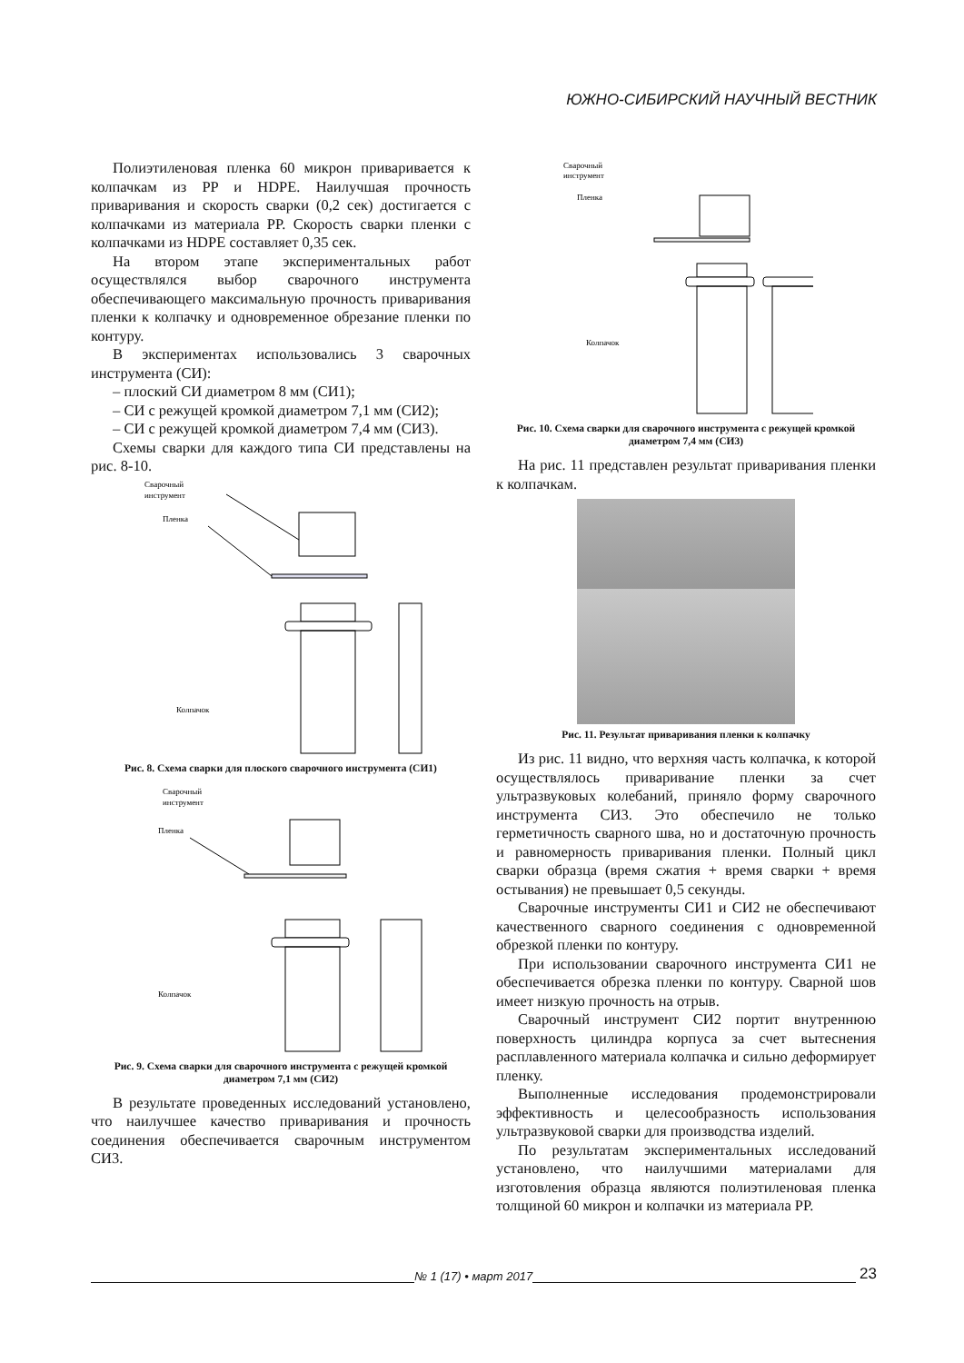ЮЖНО-СИБИРСКИЙ НАУЧНЫЙ ВЕСТНИК
Полиэтиленовая пленка 60 микрон приваривается к колпачкам из PP и HDPE. Наилучшая прочность приваривания и скорость сварки (0,2 сек) достигается с колпачками из материала PP. Скорость сварки пленки с колпачками из HDPE составляет 0,35 сек.
На втором этапе экспериментальных работ осуществлялся выбор сварочного инструмента обеспечивающего максимальную прочность приваривания пленки к колпачку и одновременное обрезание пленки по контуру.
В экспериментах использовались 3 сварочных инструмента (СИ):
– плоский СИ диаметром 8 мм (СИ1);
– СИ с режущей кромкой диаметром 7,1 мм (СИ2);
– СИ с режущей кромкой диаметром 7,4 мм (СИ3).
Схемы сварки для каждого типа СИ представлены на рис. 8-10.
Сварочный
инструмент
Пленка
Колпачок
Рис. 8. Схема сварки для плоского сварочного инструмента (СИ1)
Сварочный
инструмент
Пленка
Колпачок
Рис. 9. Схема сварки для сварочного инструмента с режущей кромкой диаметром 7,1 мм (СИ2)
В результате проведенных исследований установлено, что наилучшее качество приваривания и прочность соединения обеспечивается сварочным инструментом СИ3.
Сварочный
инструмент
Пленка
Колпачок
Рис. 10. Схема сварки для сварочного инструмента с режущей кромкой диаметром 7,4 мм (СИ3)
На рис. 11 представлен результат приваривания пленки к колпачкам.
Рис. 11. Результат приваривания пленки к колпачку
Из рис. 11 видно, что верхняя часть колпачка, к которой осуществлялось приваривание пленки за счет ультразвуковых колебаний, приняло форму сварочного инструмента СИ3. Это обеспечило не только герметичность сварного шва, но и достаточную прочность и равномерность приваривания пленки. Полный цикл сварки образца (время сжатия + время сварки + время остывания) не превышает 0,5 секунды.
Сварочные инструменты СИ1 и СИ2 не обеспечивают качественного сварного соединения с одновременной обрезкой пленки по контуру.
При использовании сварочного инструмента СИ1 не обеспечивается обрезка пленки по контуру. Сварной шов имеет низкую прочность на отрыв.
Сварочный инструмент СИ2 портит внутреннюю поверхность цилиндра корпуса за счет вытеснения расплавленного материала колпачка и сильно деформирует пленку.
Выполненные исследования продемонстрировали эффективность и целесообразность использования ультразвуковой сварки для производства изделий.
По результатам экспериментальных исследований установлено, что наилучшими материалами для изготовления образца являются полиэтиленовая пленка толщиной 60 микрон и колпачки из материала PP.
№ 1 (17) • март 2017
23